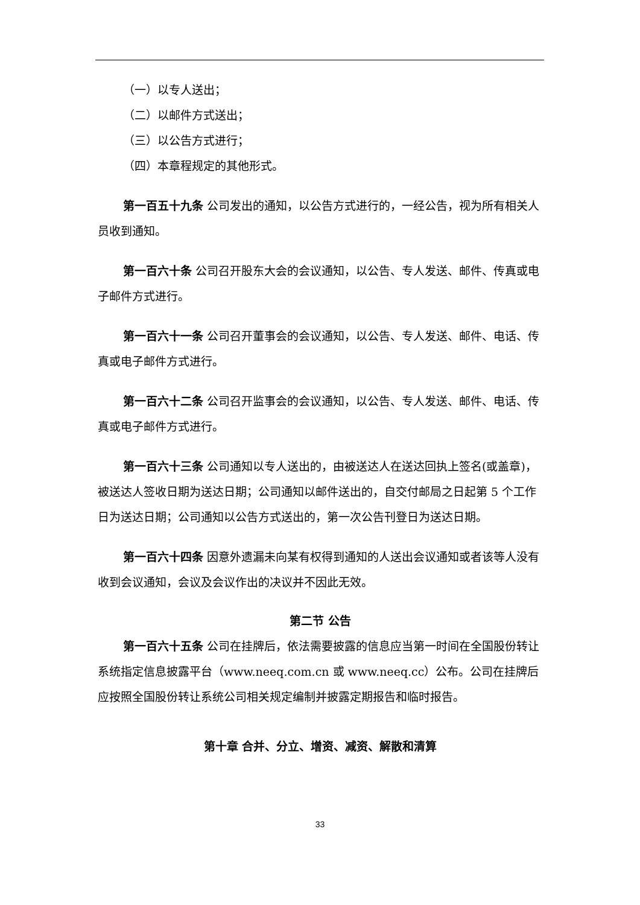（一）以专人送出；
（二）以邮件方式送出；
（三）以公告方式进行；
（四）本章程规定的其他形式。
第一百五十九条 公司发出的通知，以公告方式进行的，一经公告，视为所有相关人员收到通知。
第一百六十条 公司召开股东大会的会议通知，以公告、专人发送、邮件、传真或电子邮件方式进行。
第一百六十一条 公司召开董事会的会议通知，以公告、专人发送、邮件、电话、传真或电子邮件方式进行。
第一百六十二条 公司召开监事会的会议通知，以公告、专人发送、邮件、电话、传真或电子邮件方式进行。
第一百六十三条 公司通知以专人送出的，由被送达人在送达回执上签名(或盖章)，被送达人签收日期为送达日期；公司通知以邮件送出的，自交付邮局之日起第 5 个工作日为送达日期；公司通知以公告方式送出的，第一次公告刊登日为送达日期。
第一百六十四条 因意外遗漏未向某有权得到通知的人送出会议通知或者该等人没有收到会议通知，会议及会议作出的决议并不因此无效。
第二节 公告
第一百六十五条 公司在挂牌后，依法需要披露的信息应当第一时间在全国股份转让系统指定信息披露平台（www.neeq.com.cn 或 www.neeq.cc）公布。公司在挂牌后应按照全国股份转让系统公司相关规定编制并披露定期报告和临时报告。
第十章 合并、分立、增资、减资、解散和清算
33